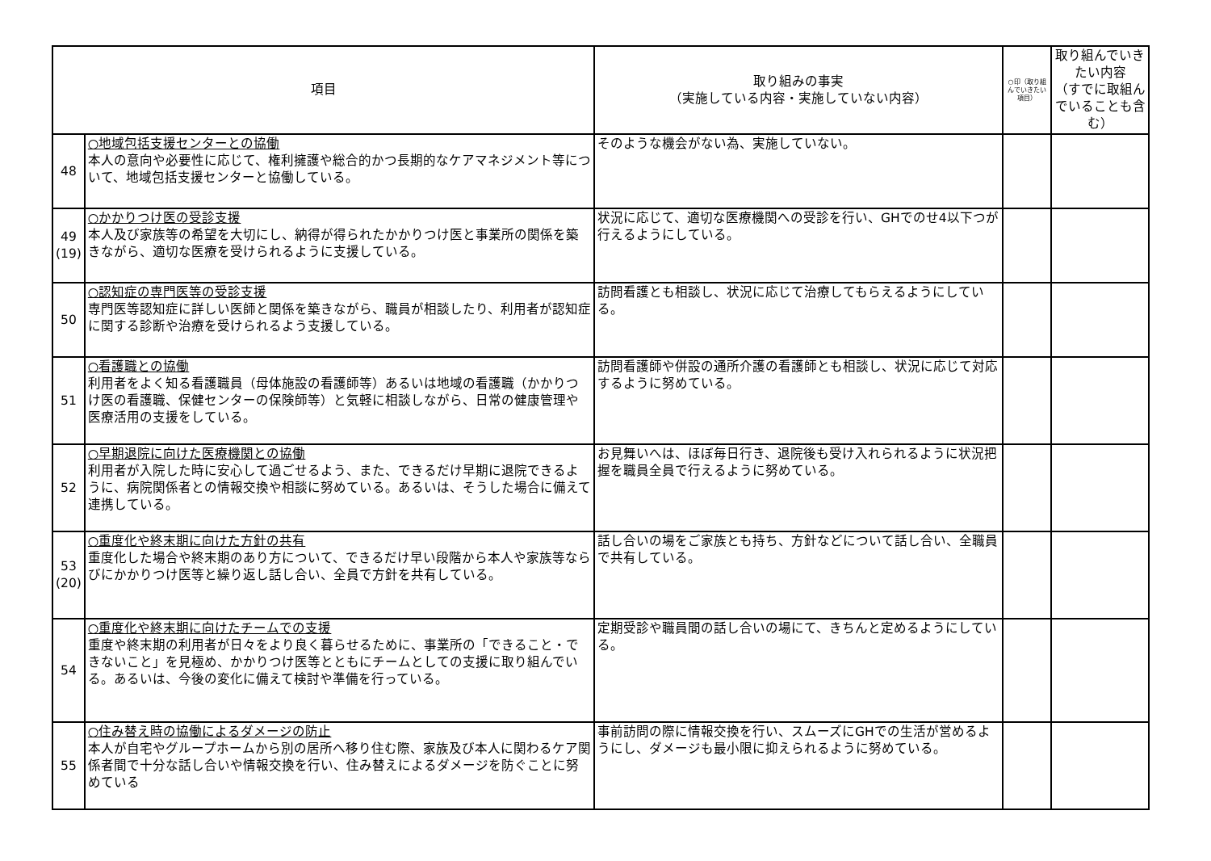| 項目 | | 取り組みの事実 （実施している内容・実施していない内容） | ○印（取り組んでいきたい項目） | 取り組んでいきたい内容 （すでに取組んでいることも含む） |
| --- | --- | --- | --- | --- |
| 48 | ○地域包括支援センターとの協働 本人の意向や必要性に応じて、権利擁護や総合的かつ長期的なケアマネジメント等について、地域包括支援センターと協働している。 | そのような機会がない為、実施していない。 | | |
| 49 (19) | ○かかりつけ医の受診支援 本人及び家族等の希望を大切にし、納得が得られたかかりつけ医と事業所の関係を築きながら、適切な医療を受けられるように支援している。 | 状況に応じて、適切な医療機関への受診を行い、GHでのせ4以下つが行えるようにしている。 | | |
| 50 | ○認知症の専門医等の受診支援 専門医等認知症に詳しい医師と関係を築きながら、職員が相談したり、利用者が認知症に関する診断や治療を受けられるよう支援している。 | 訪問看護とも相談し、状況に応じて治療してもらえるようにしている。 | | |
| 51 | ○看護職との協働 利用者をよく知る看護職員（母体施設の看護師等）あるいは地域の看護職（かかりつけ医の看護職、保健センターの保険師等）と気軽に相談しながら、日常の健康管理や医療活用の支援をしている。 | 訪問看護師や併設の通所介護の看護師とも相談し、状況に応じて対応するように努めている。 | | |
| 52 | ○早期退院に向けた医療機関との協働 利用者が入院した時に安心して過ごせるよう、また、できるだけ早期に退院できるように、病院関係者との情報交換や相談に努めている。あるいは、そうした場合に備えて連携している。 | お見舞いへは、ほぼ毎日行き、退院後も受け入れられるように状況把握を職員全員で行えるように努めている。 | | |
| 53 (20) | ○重度化や終末期に向けた方針の共有 重度化した場合や終末期のあり方について、できるだけ早い段階から本人や家族等ならびにかかりつけ医等と繰り返し話し合い、全員で方針を共有している。 | 話し合いの場をご家族とも持ち、方針などについて話し合い、全職員で共有している。 | | |
| 54 | ○重度化や終末期に向けたチームでの支援 重度や終末期の利用者が日々をより良く暮らせるために、事業所の「できること・できないこと」を見極め、かかりつけ医等とともにチームとしての支援に取り組んでいる。あるいは、今後の変化に備えて検討や準備を行っている。 | 定期受診や職員間の話し合いの場にて、きちんと定めるようにしている。 | | |
| 55 | ○住み替え時の協働によるダメージの防止 本人が自宅やグループホームから別の居所へ移り住む際、家族及び本人に関わるケア関係者間で十分な話し合いや情報交換を行い、住み替えによるダメージを防ぐことに努めている | 事前訪問の際に情報交換を行い、スムーズにGHでの生活が営めるようにし、ダメージも最小限に抑えられるように努めている。 | | |